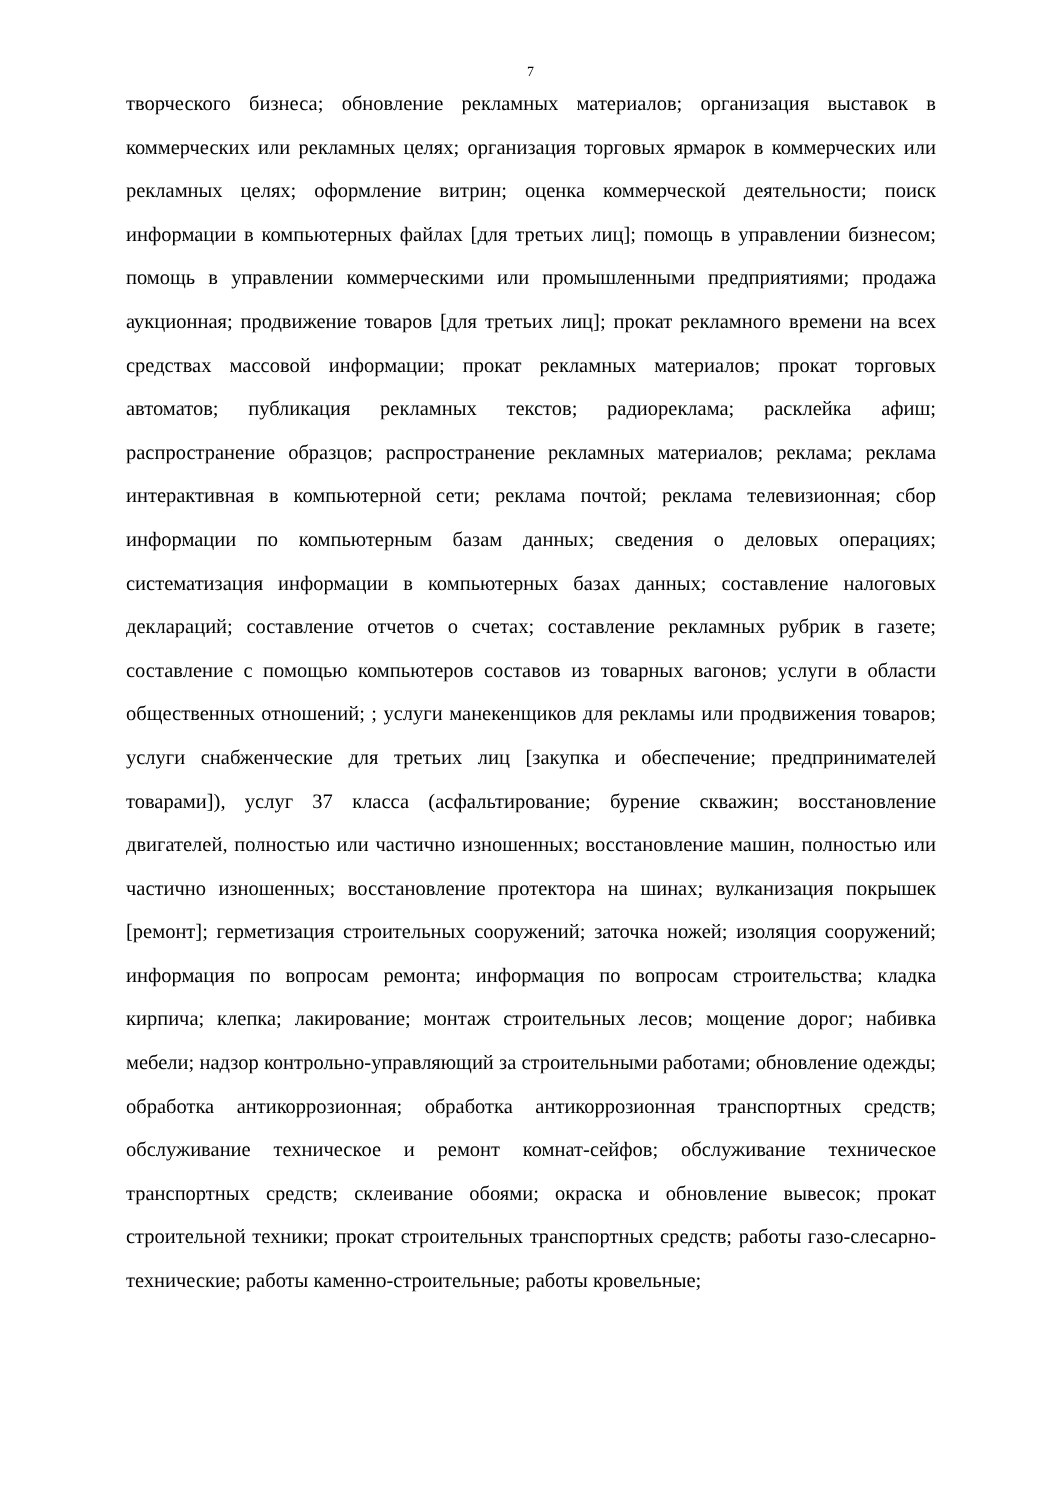7
творческого бизнеса; обновление рекламных материалов; организация выставок в коммерческих или рекламных целях; организация торговых ярмарок в коммерческих или рекламных целях; оформление витрин; оценка коммерческой деятельности; поиск информации в компьютерных файлах [для третьих лиц]; помощь в управлении бизнесом; помощь в управлении коммерческими или промышленными предприятиями; продажа аукционная; продвижение товаров [для третьих лиц]; прокат рекламного времени на всех средствах массовой информации; прокат рекламных материалов; прокат торговых автоматов; публикация рекламных текстов; радиореклама; расклейка афиш; распространение образцов; распространение рекламных материалов; реклама; реклама интерактивная в компьютерной сети; реклама почтой; реклама телевизионная; сбор информации по компьютерным базам данных; сведения о деловых операциях; систематизация информации в компьютерных базах данных; составление налоговых деклараций; составление отчетов о счетах; составление рекламных рубрик в газете; составление с помощью компьютеров составов из товарных вагонов; услуги в области общественных отношений; ; услуги манекенщиков для рекламы или продвижения товаров; услуги снабженческие для третьих лиц [закупка и обеспечение; предпринимателей товарами]), услуг 37 класса (асфальтирование; бурение скважин; восстановление двигателей, полностью или частично изношенных; восстановление машин, полностью или частично изношенных; восстановление протектора на шинах; вулканизация покрышек [ремонт]; герметизация строительных сооружений; заточка ножей; изоляция сооружений; информация по вопросам ремонта; информация по вопросам строительства; кладка кирпича; клепка; лакирование; монтаж строительных лесов; мощение дорог; набивка мебели; надзор контрольно-управляющий за строительными работами; обновление одежды; обработка антикоррозионная; обработка антикоррозионная транспортных средств; обслуживание техническое и ремонт комнат-сейфов; обслуживание техническое транспортных средств; склеивание обоями; окраска и обновление вывесок; прокат строительной техники; прокат строительных транспортных средств; работы газо-слесарно-технические; работы каменно-строительные; работы кровельные;